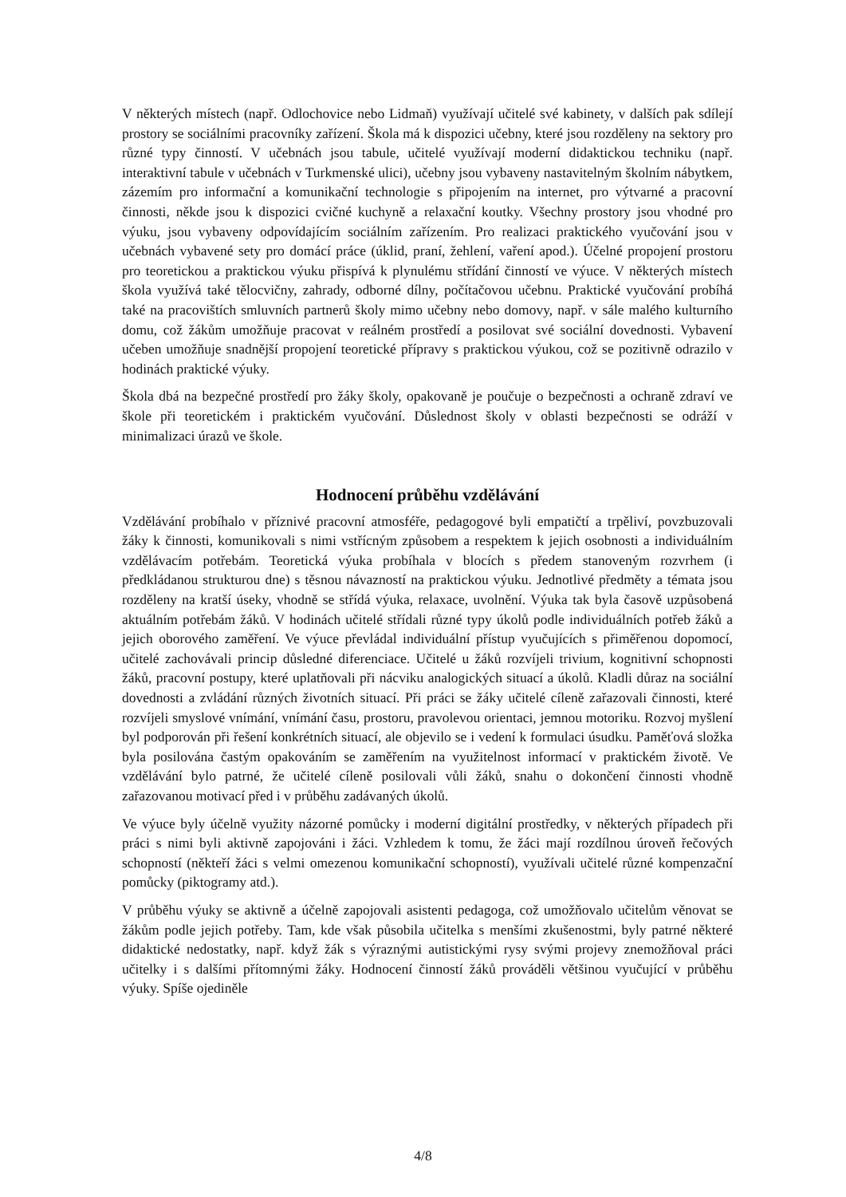V některých místech (např. Odlochovice nebo Lidmaň) využívají učitelé své kabinety, v dalších pak sdílejí prostory se sociálními pracovníky zařízení. Škola má k dispozici učebny, které jsou rozděleny na sektory pro různé typy činností. V učebnách jsou tabule, učitelé využívají moderní didaktickou techniku (např. interaktivní tabule v učebnách v Turkmenské ulici), učebny jsou vybaveny nastavitelným školním nábytkem, zázemím pro informační a komunikační technologie s připojením na internet, pro výtvarné a pracovní činnosti, někde jsou k dispozici cvičné kuchyně a relaxační koutky. Všechny prostory jsou vhodné pro výuku, jsou vybaveny odpovídajícím sociálním zařízením. Pro realizaci praktického vyučování jsou v učebnách vybavené sety pro domácí práce (úklid, praní, žehlení, vaření apod.). Účelné propojení prostoru pro teoretickou a praktickou výuku přispívá k plynulému střídání činností ve výuce. V některých místech škola využívá také tělocvičny, zahrady, odborné dílny, počítačovou učebnu. Praktické vyučování probíhá také na pracovištích smluvních partnerů školy mimo učebny nebo domovy, např. v sále malého kulturního domu, což žákům umožňuje pracovat v reálném prostředí a posilovat své sociální dovednosti. Vybavení učeben umožňuje snadnější propojení teoretické přípravy s praktickou výukou, což se pozitivně odrazilo v hodinách praktické výuky.
Škola dbá na bezpečné prostředí pro žáky školy, opakovaně je poučuje o bezpečnosti a ochraně zdraví ve škole při teoretickém i praktickém vyučování. Důslednost školy v oblasti bezpečnosti se odráží v minimalizaci úrazů ve škole.
Hodnocení průběhu vzdělávání
Vzdělávání probíhalo v příznivé pracovní atmosféře, pedagogové byli empatičtí a trpěliví, povzbuzovali žáky k činnosti, komunikovali s nimi vstřícným způsobem a respektem k jejich osobnosti a individuálním vzdělávacím potřebám. Teoretická výuka probíhala v blocích s předem stanoveným rozvrhem (i předkládanou strukturou dne) s těsnou návazností na praktickou výuku. Jednotlivé předměty a témata jsou rozděleny na kratší úseky, vhodně se střídá výuka, relaxace, uvolnění. Výuka tak byla časově uzpůsobená aktuálním potřebám žáků. V hodinách učitelé střídali různé typy úkolů podle individuálních potřeb žáků a jejich oborového zaměření. Ve výuce převládal individuální přístup vyučujících s přiměřenou dopomocí, učitelé zachovávali princip důsledné diferenciace. Učitelé u žáků rozvíjeli trivium, kognitivní schopnosti žáků, pracovní postupy, které uplatňovali při nácviku analogických situací a úkolů. Kladli důraz na sociální dovednosti a zvládání různých životních situací. Při práci se žáky učitelé cíleně zařazovali činnosti, které rozvíjeli smyslové vnímání, vnímání času, prostoru, pravolevou orientaci, jemnou motoriku. Rozvoj myšlení byl podporován při řešení konkrétních situací, ale objevilo se i vedení k formulaci úsudku. Paměťová složka byla posilována častým opakováním se zaměřením na využitelnost informací v praktickém životě. Ve vzdělávání bylo patrné, že učitelé cíleně posilovali vůli žáků, snahu o dokončení činnosti vhodně zařazovanou motivací před i v průběhu zadávaných úkolů.
Ve výuce byly účelně využity názorné pomůcky i moderní digitální prostředky, v některých případech při práci s nimi byli aktivně zapojováni i žáci. Vzhledem k tomu, že žáci mají rozdílnou úroveň řečových schopností (někteří žáci s velmi omezenou komunikační schopností), využívali učitelé různé kompenzační pomůcky (piktogramy atd.).
V průběhu výuky se aktivně a účelně zapojovali asistenti pedagoga, což umožňovalo učitelům věnovat se žákům podle jejich potřeby. Tam, kde však působila učitelka s menšími zkušenostmi, byly patrné některé didaktické nedostatky, např. když žák s výraznými autistickými rysy svými projevy znemožňoval práci učitelky i s dalšími přítomnými žáky. Hodnocení činností žáků prováděli většinou vyučující v průběhu výuky. Spíše ojediněle
4/8